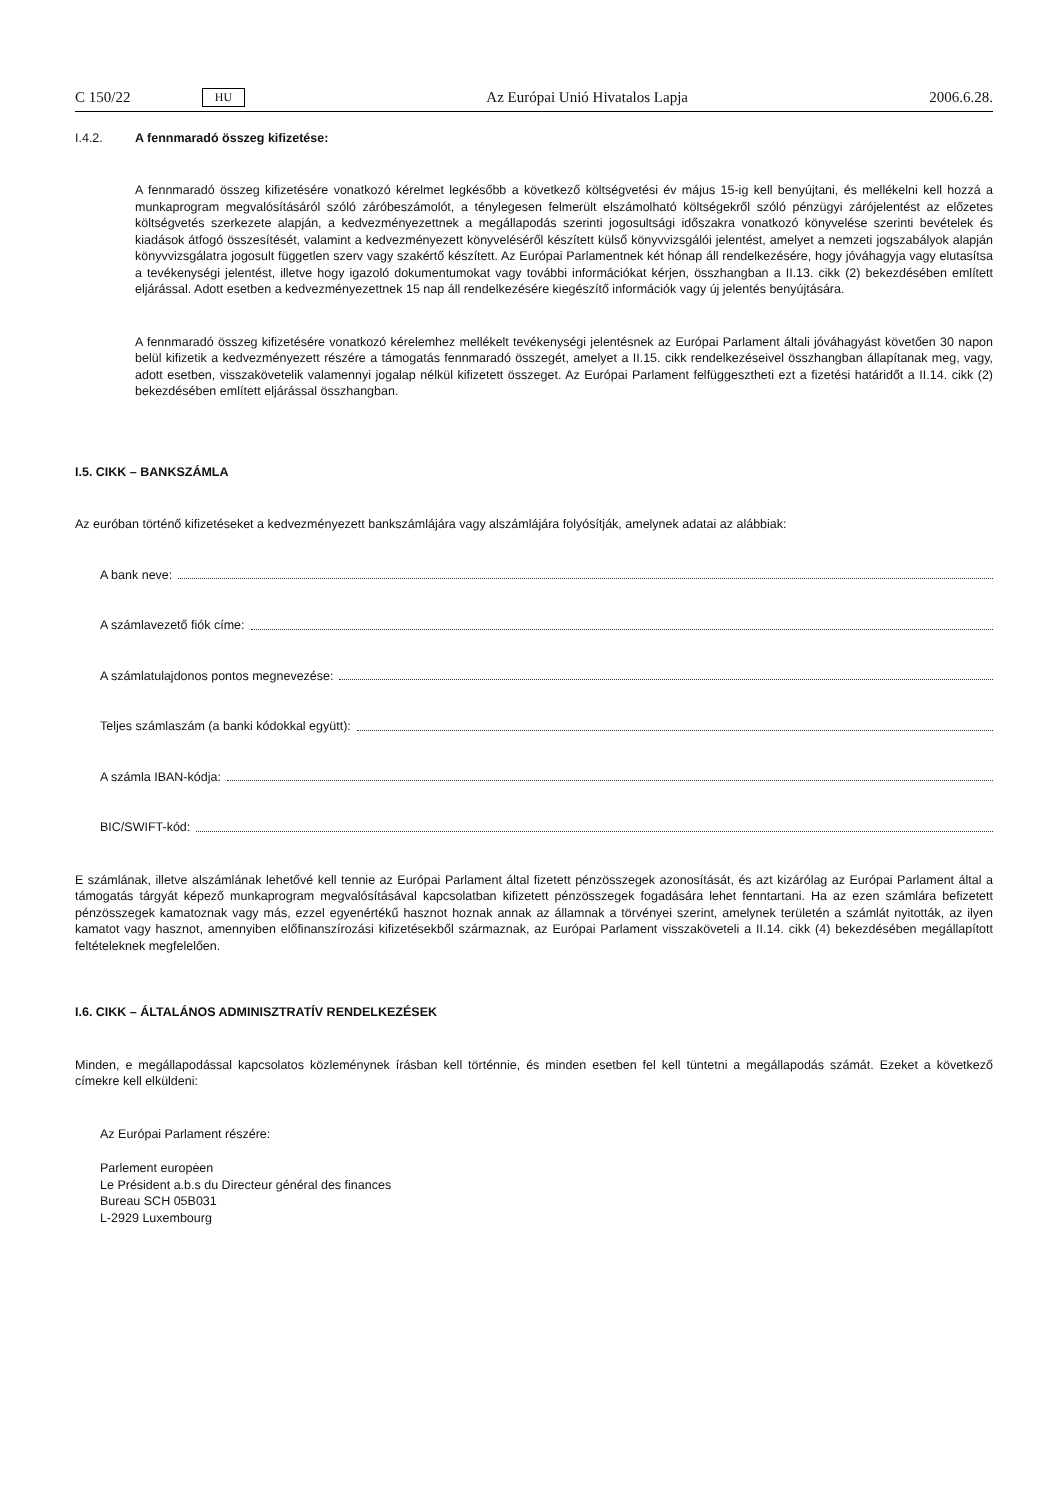C 150/22 HU Az Európai Unió Hivatalos Lapja 2006.6.28.
I.4.2. A fennmaradó összeg kifizetése:
A fennmaradó összeg kifizetésére vonatkozó kérelmet legkésőbb a következő költségvetési év május 15-ig kell benyújtani, és mellékelni kell hozzá a munkaprogram megvalósításáról szóló záróbeszámolót, a ténylegesen felmerült elszámolható költségekről szóló pénzügyi zárójelentést az előzetes költségvetés szerkezete alapján, a kedvezményezettnek a megállapodás szerinti jogosultsági időszakra vonatkozó könyvelése szerinti bevételek és kiadások átfogó összesítését, valamint a kedvezményezett könyveléséről készített külső könyvvizsgálói jelentést, amelyet a nemzeti jogszabályok alapján könyvvizsgálatra jogosult független szerv vagy szakértő készített. Az Európai Parlamentnek két hónap áll rendelkezésére, hogy jóváhagyja vagy elutasítsa a tevékenységi jelentést, illetve hogy igazoló dokumentumokat vagy további információkat kérjen, összhangban a II.13. cikk (2) bekezdésében említett eljárással. Adott esetben a kedvezményezettnek 15 nap áll rendelkezésére kiegészítő információk vagy új jelentés benyújtására.
A fennmaradó összeg kifizetésére vonatkozó kérelemhez mellékelt tevékenységi jelentésnek az Európai Parlament általi jóváhagyást követően 30 napon belül kifizetik a kedvezményezett részére a támogatás fennmaradó összegét, amelyet a II.15. cikk rendelkezéseivel összhangban állapítanak meg, vagy, adott esetben, visszakövetelik valamennyi jogalap nélkül kifizetett összeget. Az Európai Parlament felfüggesztheti ezt a fizetési határidőt a II.14. cikk (2) bekezdésében említett eljárással összhangban.
I.5. CIKK – BANKSZÁMLA
Az euróban történő kifizetéseket a kedvezményezett bankszámlájára vagy alszámlájára folyósítják, amelynek adatai az alábbiak:
A bank neve:
A számlavezető fiók címe:
A számlatulajdonos pontos megnevezése:
Teljes számlaszám (a banki kódokkal együtt):
A számla IBAN-kódja:
BIC/SWIFT-kód:
E számlának, illetve alszámlának lehetővé kell tennie az Európai Parlament által fizetett pénzösszegek azonosítását, és azt kizárólag az Európai Parlament által a támogatás tárgyát képező munkaprogram megvalósításával kapcsolatban kifizetett pénzösszegek fogadására lehet fenntartani. Ha az ezen számlára befizetett pénzösszegek kamatoznak vagy más, ezzel egyenértékű hasznot hoznak annak az államnak a törvényei szerint, amelynek területén a számlát nyitották, az ilyen kamatot vagy hasznot, amennyiben előfinanszírozási kifizetésekből származnak, az Európai Parlament visszaköveteli a II.14. cikk (4) bekezdésében megállapított feltételeknek megfelelően.
I.6. CIKK – ÁLTALÁNOS ADMINISZTRATÍV RENDELKEZÉSEK
Minden, e megállapodással kapcsolatos közleménynek írásban kell történnie, és minden esetben fel kell tüntetni a megállapodás számát. Ezeket a következő címekre kell elküldeni:
Az Európai Parlament részére:
Parlement europėen
Le Président a.b.s du Directeur général des finances
Bureau SCH 05B031
L-2929 Luxembourg